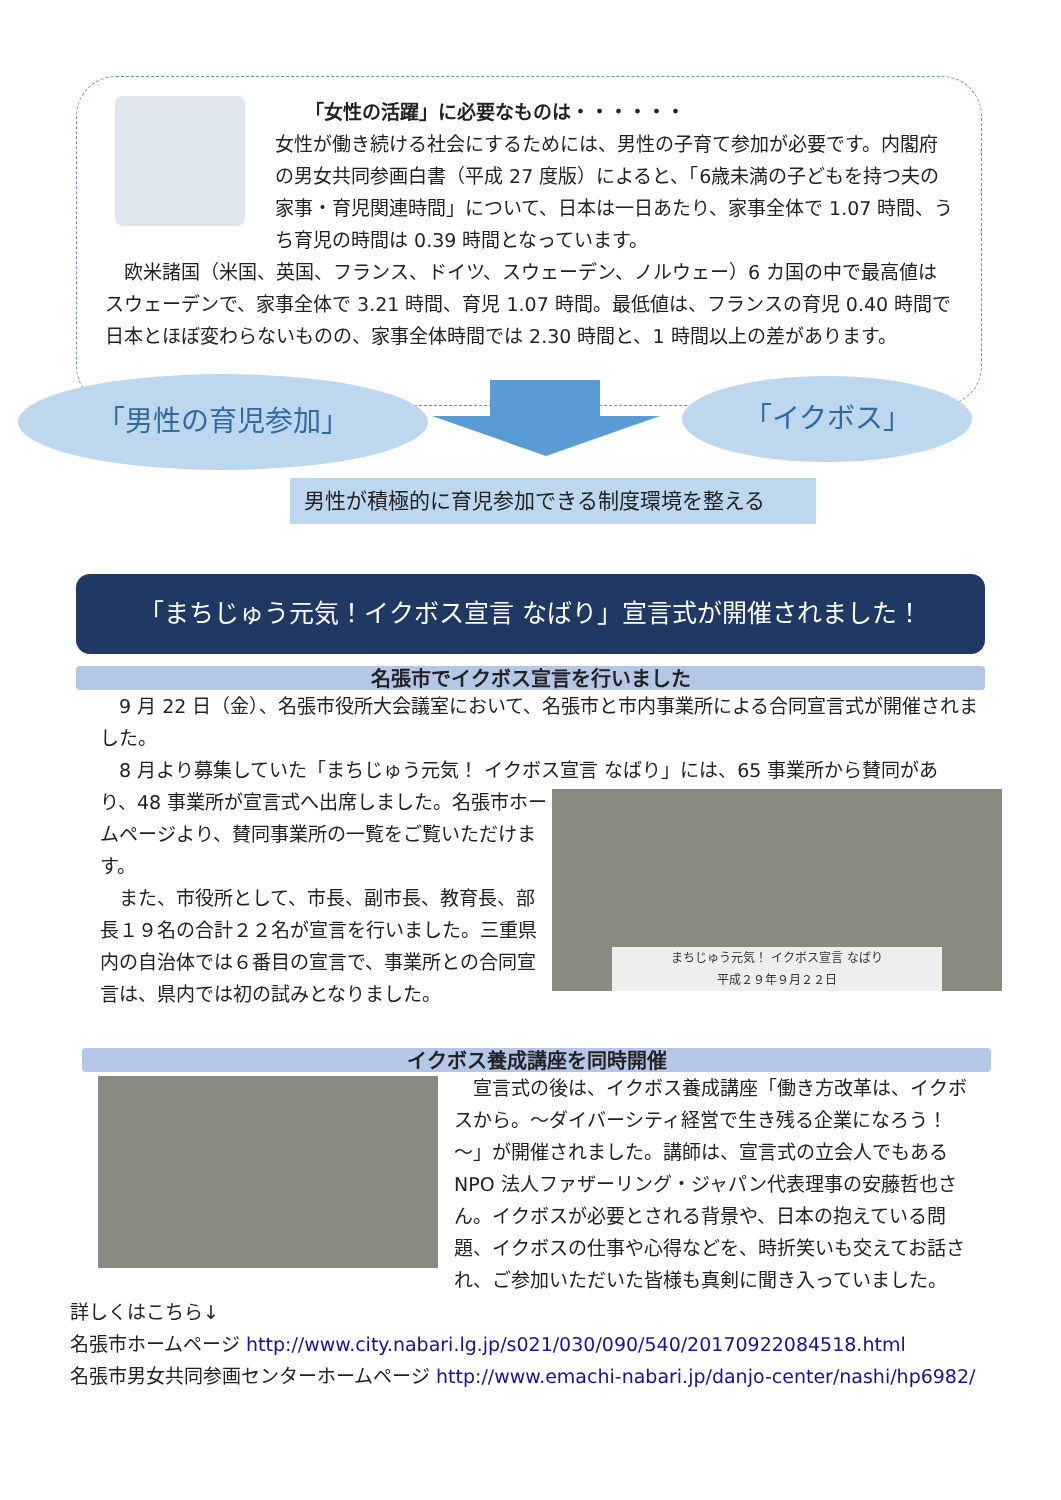「女性の活躍」に必要なものは・・・・・・
女性が働き続ける社会にするためには、男性の子育て参加が必要です。内閣府の男女共同参画白書（平成 27 度版）によると、「6歳未満の子どもを持つ夫の家事・育児関連時間」について、日本は一日あたり、家事全体で 1.07 時間、うち育児の時間は 0.39 時間となっています。
　欧米諸国（米国、英国、フランス、ドイツ、スウェーデン、ノルウェー）6 カ国の中で最高値はスウェーデンで、家事全体で 3.21 時間、育児 1.07 時間。最低値は、フランスの育児 0.40 時間で日本とほぼ変わらないものの、家事全体時間では 2.30 時間と、1 時間以上の差があります。
「男性の育児参加」 「イクボス」
男性が積極的に育児参加できる制度環境を整える
「まちじゅう元気！イクボス宣言 なばり」宣言式が開催されました！
名張市でイクボス宣言を行いました
　9 月 22 日（金）、名張市役所大会議室において、名張市と市内事業所による合同宣言式が開催されました。
　8 月より募集していた「まちじゅう元気！ イクボス宣言 なばり」には、65 事業所から賛同があ
り、48 事業所が宣言式へ出席しました。名張市ホームページより、賛同事業所の一覧をご覧いただけます。
　また、市役所として、市長、副市長、教育長、部長１９名の合計２２名が宣言を行いました。三重県内の自治体では６番目の宣言で、事業所との合同宣言は、県内では初の試みとなりました。
まちじゅう元気！ イクボス宣言 なばり
平成２９年９月２２日
イクボス養成講座を同時開催
　宣言式の後は、イクボス養成講座「働き方改革は、イクボスから。～ダイバーシティ経営で生き残る企業になろう！～」が開催されました。講師は、宣言式の立会人でもある NPO 法人ファザーリング・ジャパン代表理事の安藤哲也さん。イクボスが必要とされる背景や、日本の抱えている問題、イクボスの仕事や心得などを、時折笑いも交えてお話され、ご参加いただいた皆様も真剣に聞き入っていました。
詳しくはこちら↓
名張市ホームページ http://www.city.nabari.lg.jp/s021/030/090/540/20170922084518.html
名張市男女共同参画センターホームページ http://www.emachi-nabari.jp/danjo-center/nashi/hp6982/